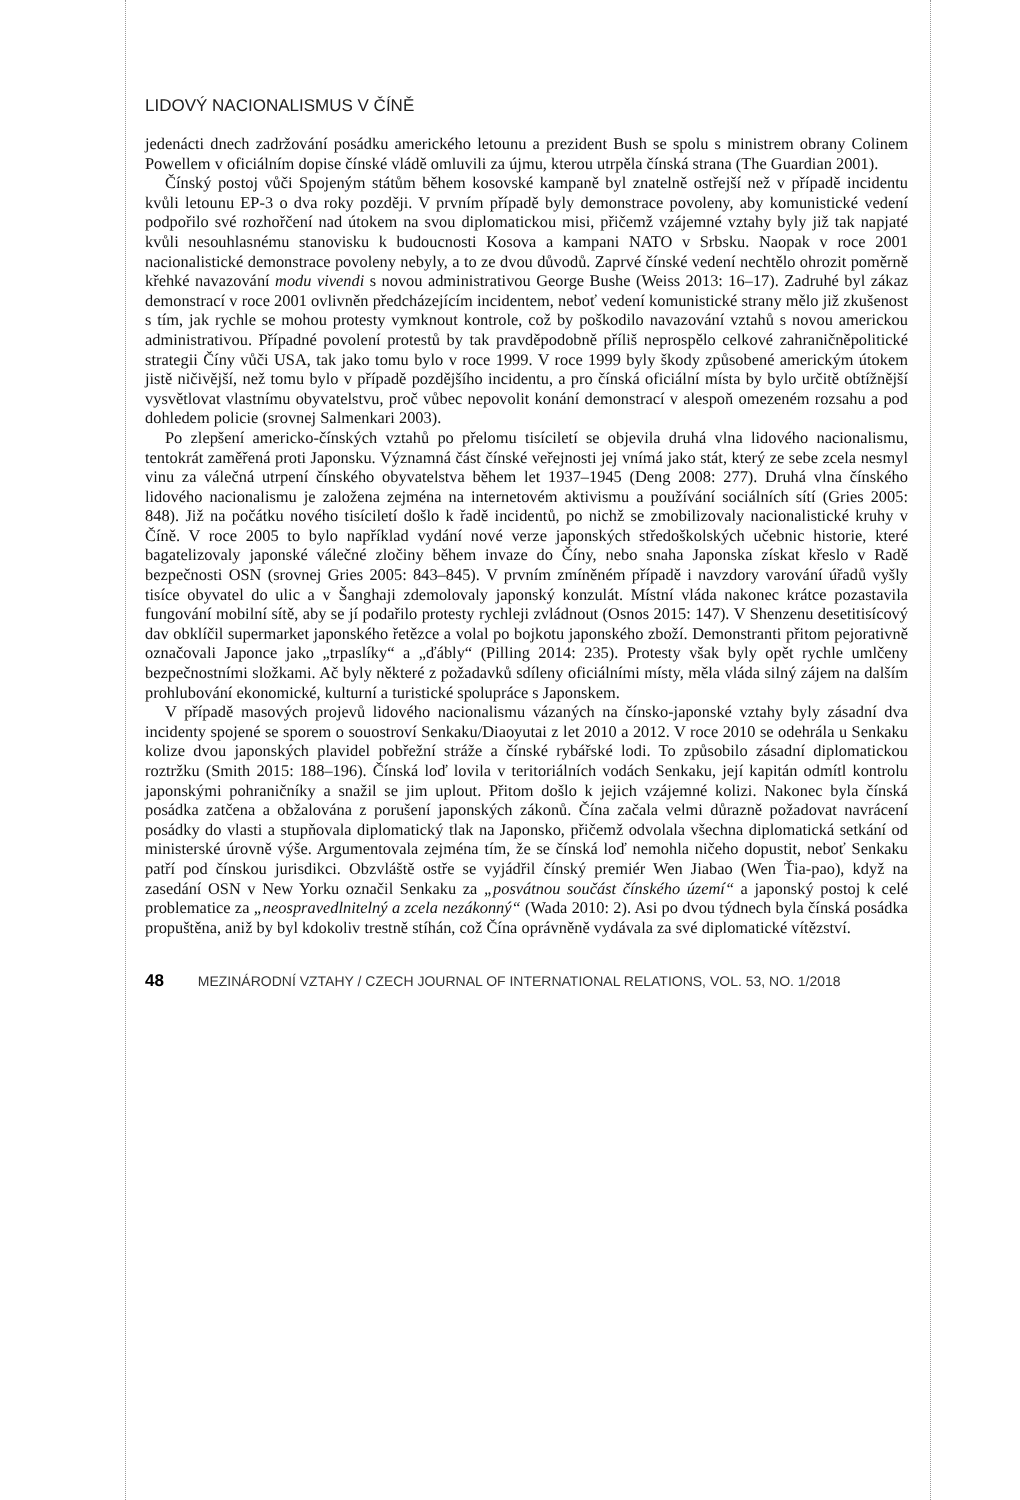LIDOVÝ NACIONALISMUS V ČÍNĚ
jedenácti dnech zadržování posádku amerického letounu a prezident Bush se spolu s ministrem obrany Colinem Powellem v oficiálním dopise čínské vládě omluvili za újmu, kterou utrpěla čínská strana (The Guardian 2001).
Čínský postoj vůči Spojeným státům během kosovské kampaně byl znatelně ostřejší než v případě incidentu kvůli letounu EP-3 o dva roky později. V prvním případě byly demonstrace povoleny, aby komunistické vedení podpořilo své rozhořčení nad útokem na svou diplomatickou misi, přičemž vzájemné vztahy byly již tak napjaté kvůli nesouhlasnému stanovisku k budoucnosti Kosova a kampani NATO v Srbsku. Naopak v roce 2001 nacionalistické demonstrace povoleny nebyly, a to ze dvou důvodů. Zaprvé čínské vedení nechtělo ohrozit poměrně křehké navazování modu vivendi s novou administrativou George Bushe (Weiss 2013: 16–17). Zadruhé byl zákaz demonstrací v roce 2001 ovlivněn předcházejícím incidentem, neboť vedení komunistické strany mělo již zkušenost s tím, jak rychle se mohou protesty vymknout kontrole, což by poškodilo navazování vztahů s novou americkou administrativou. Případné povolení protestů by tak pravděpodobně příliš neprospělo celkové zahraničněpolitické strategii Číny vůči USA, tak jako tomu bylo v roce 1999. V roce 1999 byly škody způsobené americkým útokem jistě ničivější, než tomu bylo v případě pozdějšího incidentu, a pro čínská oficiální místa by bylo určitě obtížnější vysvětlovat vlastnímu obyvatelstvu, proč vůbec nepovolit konání demonstrací v alespoň omezeném rozsahu a pod dohledem policie (srovnej Salmenkari 2003).
Po zlepšení americko-čínských vztahů po přelomu tisíciletí se objevila druhá vlna lidového nacionalismu, tentokrát zaměřená proti Japonsku. Významná část čínské veřejnosti jej vnímá jako stát, který ze sebe zcela nesmyl vinu za válečná utrpení čínského obyvatelstva během let 1937–1945 (Deng 2008: 277). Druhá vlna čínského lidového nacionalismu je založena zejména na internetovém aktivismu a používání sociálních sítí (Gries 2005: 848). Již na počátku nového tisíciletí došlo k řadě incidentů, po nichž se zmobilizovaly nacionalistické kruhy v Číně. V roce 2005 to bylo například vydání nové verze japonských středoškolských učebnic historie, které bagatelizovaly japonské válečné zločiny během invaze do Číny, nebo snaha Japonska získat křeslo v Radě bezpečnosti OSN (srovnej Gries 2005: 843–845). V prvním zmíněném případě i navzdory varování úřadů vyšly tisíce obyvatel do ulic a v Šanghaji zdemolovaly japonský konzulát. Místní vláda nakonec krátce pozastavila fungování mobilní sítě, aby se jí podařilo protesty rychleji zvládnout (Osnos 2015: 147). V Shenzenu desetitisícový dav obklíčil supermarket japonského řetězce a volal po bojkotu japonského zboží. Demonstranti přitom pejorativně označovali Japonce jako „trpaslíky“ a „ďábly“ (Pilling 2014: 235). Protesty však byly opět rychle umlčeny bezpečnostními složkami. Ač byly některé z požadavků sdíleny oficiálními místy, měla vláda silný zájem na dalším prohlubování ekonomické, kulturní a turistické spolupráce s Japonskem.
V případě masových projevů lidového nacionalismu vázaných na čínsko-japonské vztahy byly zásadní dva incidenty spojené se sporem o souostroví Senkaku/Diaoyutai z let 2010 a 2012. V roce 2010 se odehrála u Senkaku kolize dvou japonských plavidel pobřežní stráže a čínské rybářské lodi. To způsobilo zásadní diplomatickou roztržku (Smith 2015: 188–196). Čínská loď lovila v teritoriálních vodách Senkaku, její kapitán odmítl kontrolu japonskými pohraničníky a snažil se jim uplout. Přitom došlo k jejich vzájemné kolizi. Nakonec byla čínská posádka zatčena a obžalována z porušení japonských zákonů. Čína začala velmi důrazně požadovat navrácení posádky do vlasti a stupňovala diplomatický tlak na Japonsko, přičemž odvolala všechna diplomatická setkání od ministerské úrovně výše. Argumentovala zejména tím, že se čínská loď nemohla ničeho dopustit, neboť Senkaku patří pod čínskou jurisdikci. Obzvláště ostře se vyjádřil čínský premiér Wen Jiabao (Wen Ťia-pao), když na zasedání OSN v New Yorku označil Senkaku za „posvátnou součást čínského území“ a japonský postoj k celé problematice za „neospravedlnitelný a zcela nezákonný“ (Wada 2010: 2). Asi po dvou týdnech byla čínská posádka propuštěna, aniž by byl kdokoliv trestně stíhán, což Čína oprávněně vydávala za své diplomatické vítězství.
48 MEZINÁRODNÍ VZTAHY / CZECH JOURNAL OF INTERNATIONAL RELATIONS, VOL. 53, NO. 1/2018